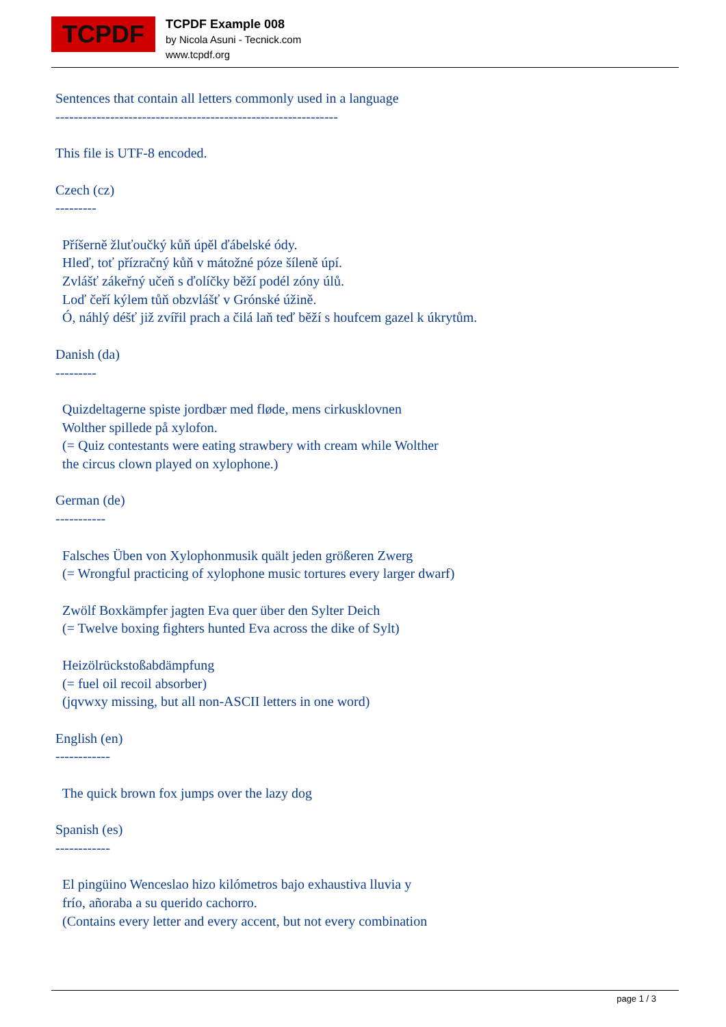TCPDF
TCPDF Example 008
by Nicola Asuni - Tecnick.com
www.tcpdf.org
Sentences that contain all letters commonly used in a language -------------------------------------------------------------- This file is UTF-8 encoded. Czech (cz) --------- Příšerně žluťoučký kůň úpěl ďábelské ódy. Hleď, toť přízračný kůň v mátožné póze šíleně úpí. Zvlášť zákeřný učeň s ďolíčky běží podél zóny úlů. Loď čeří kýlem tůň obzvlášť v Grónské úžině. Ó, náhlý déšť již zvířil prach a čilá laň teď běží s houfcem gazel k úkrytům. Danish (da) --------- Quizdeltagerne spiste jordbær med fløde, mens cirkusklovnen Wolther spillede på xylofon. (= Quiz contestants were eating strawbery with cream while Wolther the circus clown played on xylophone.) German (de) ----------- Falsches Üben von Xylophonmusik quält jeden größeren Zwerg (= Wrongful practicing of xylophone music tortures every larger dwarf) Zwölf Boxkämpfer jagten Eva quer über den Sylter Deich (= Twelve boxing fighters hunted Eva across the dike of Sylt) Heizölrückstoßabdämpfung (= fuel oil recoil absorber) (jqvwxy missing, but all non-ASCII letters in one word) English (en) ------------ The quick brown fox jumps over the lazy dog Spanish (es) ------------ El pingüino Wenceslao hizo kilómetros bajo exhaustiva lluvia y frío, añoraba a su querido cachorro. (Contains every letter and every accent, but not every combination
page 1 / 3